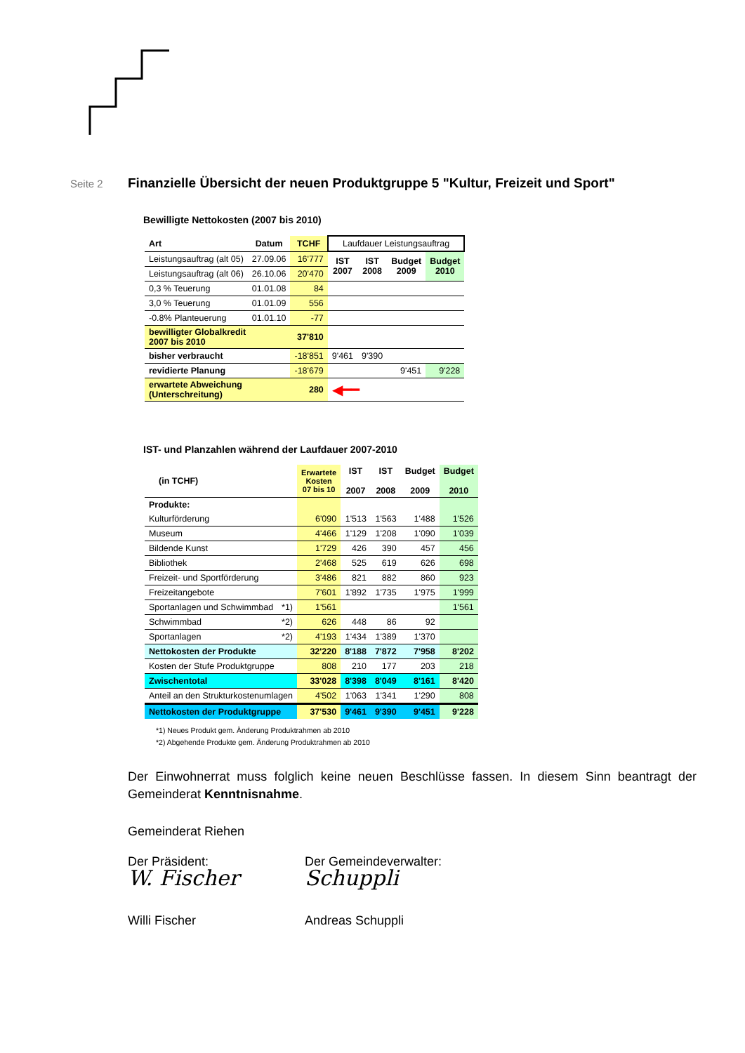Seite 2
Finanzielle Übersicht der neuen Produktgruppe 5 "Kultur, Freizeit und Sport"
Bewilligte Nettokosten (2007 bis 2010)
| Art | Datum | TCHF | Laufdauer Leistungsauftrag | | | |
| --- | --- | --- | --- | --- | --- | --- |
| Leistungsauftrag (alt 05) | 27.09.06 | 16'777 | IST 2007 | IST 2008 | Budget 2009 | Budget 2010 |
| Leistungsauftrag (alt 06) | 26.10.06 | 20'470 | | | | |
| 0,3 % Teuerung | 01.01.08 | 84 | | | | |
| 3,0 % Teuerung | 01.01.09 | 556 | | | | |
| -0.8% Planteuerung | 01.01.10 | -77 | | | | |
| bewilligter Globalkredit 2007 bis 2010 | | 37'810 | | | | |
| bisher verbraucht | | -18'851 | 9'461 | 9'390 | | |
| revidierte Planung | | -18'679 | | | 9'451 | 9'228 |
| erwartete Abweichung (Unterschreitung) | | 280 | ◀━━ | | | |
IST- und Planzahlen während der Laufdauer 2007-2010
| (in TCHF) | Erwartete Kosten 07 bis 10 | IST 2007 | IST 2008 | Budget 2009 | Budget 2010 |
| --- | --- | --- | --- | --- | --- |
| Produkte: | | | | | |
| Kulturförderung | 6'090 | 1'513 | 1'563 | 1'488 | 1'526 |
| Museum | 4'466 | 1'129 | 1'208 | 1'090 | 1'039 |
| Bildende Kunst | 1'729 | 426 | 390 | 457 | 456 |
| Bibliothek | 2'468 | 525 | 619 | 626 | 698 |
| Freizeit- und Sportförderung | 3'486 | 821 | 882 | 860 | 923 |
| Freizeitangebote | 7'601 | 1'892 | 1'735 | 1'975 | 1'999 |
| Sportanlagen und Schwimmbad *1) | 1'561 | | | | 1'561 |
| Schwimmbad *2) | 626 | 448 | 86 | 92 | |
| Sportanlagen *2) | 4'193 | 1'434 | 1'389 | 1'370 | |
| Nettokosten der Produkte | 32'220 | 8'188 | 7'872 | 7'958 | 8'202 |
| Kosten der Stufe Produktgruppe | 808 | 210 | 177 | 203 | 218 |
| Zwischentotal | 33'028 | 8'398 | 8'049 | 8'161 | 8'420 |
| Anteil an den Strukturkostenumlagen | 4'502 | 1'063 | 1'341 | 1'290 | 808 |
| Nettokosten der Produktgruppe | 37'530 | 9'461 | 9'390 | 9'451 | 9'228 |
*1) Neues Produkt gem. Änderung Produktrahmen ab 2010
*2) Abgehende Produkte gem. Änderung Produktrahmen ab 2010
Der Einwohnerrat muss folglich keine neuen Beschlüsse fassen. In diesem Sinn beantragt der Gemeinderat Kenntnisnahme.
Gemeinderat Riehen
Der Präsident:
W. Fischer
Willi Fischer
Der Gemeindeverwalter:
Schuppli
Andreas Schuppli